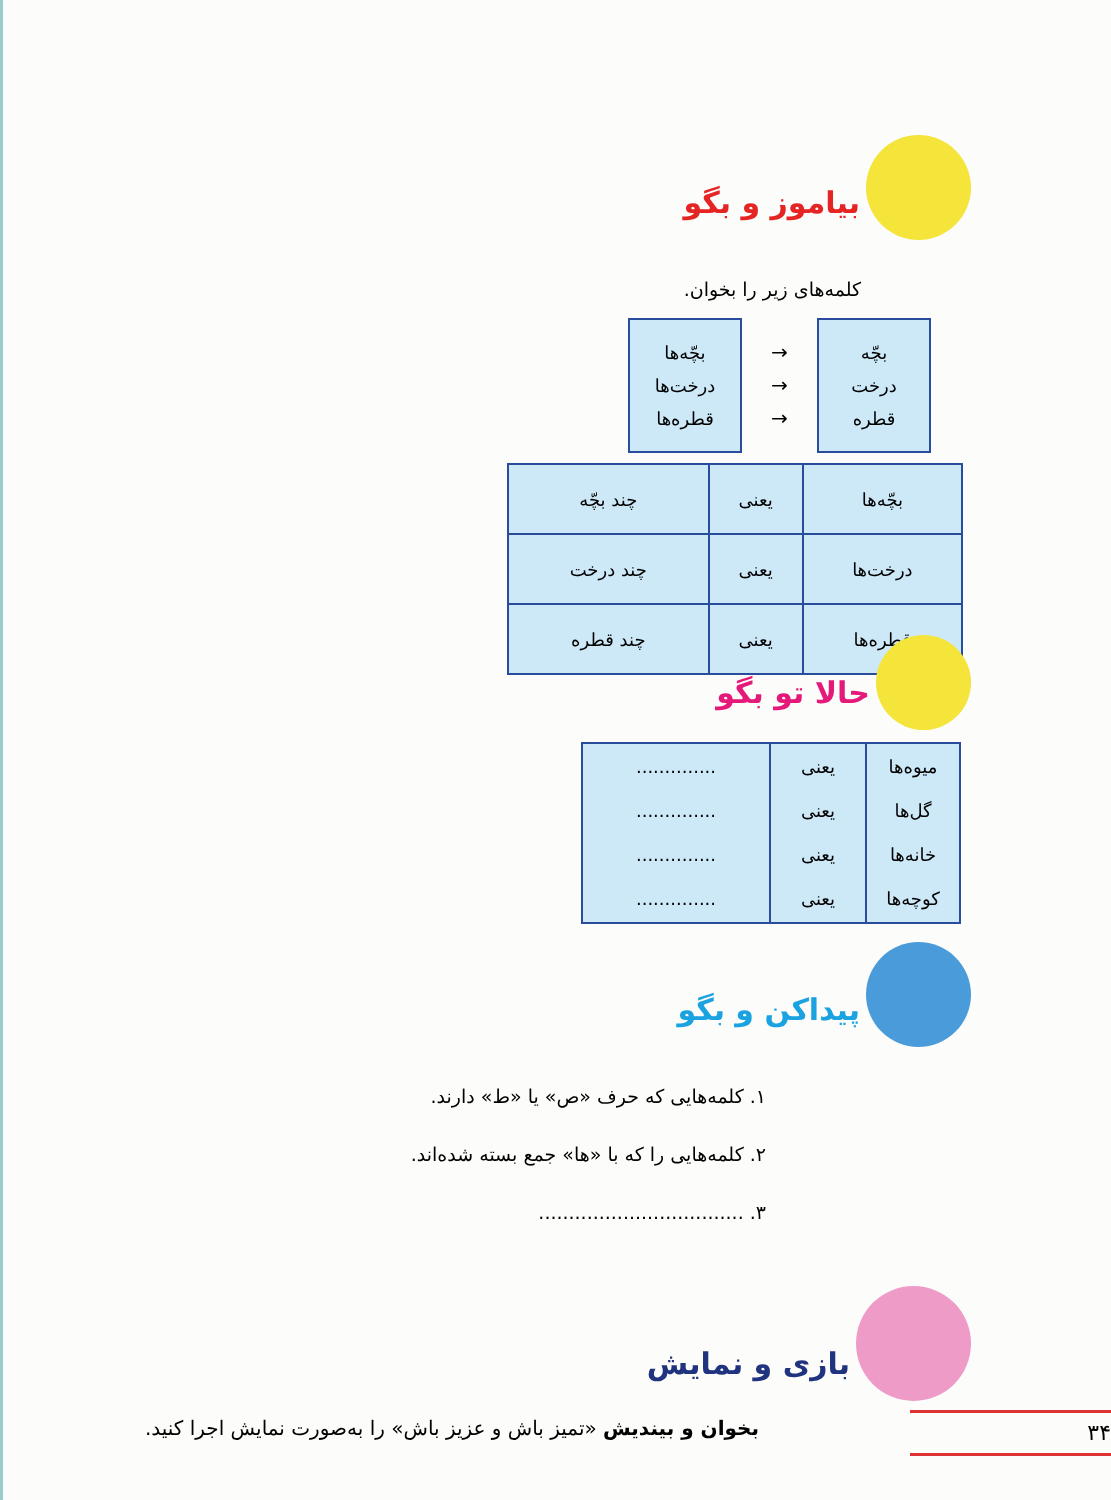بیاموز و بگو
کلمه‌های زیر را بخوان.
بچّه
درخت
قطره
→
→
→
بچّه‌ها
درخت‌ها
قطره‌ها
| بچّه‌ها | یعنی | چند بچّه |
| درخت‌ها | یعنی | چند درخت |
| قطره‌ها | یعنی | چند قطره |
حالا تو بگو
| میوه‌ها گل‌ها خانه‌ها کوچه‌ها | یعنی یعنی یعنی یعنی | .............. .............. .............. .............. |
پیداکن و بگو
۱. کلمه‌هایی که حرف «ص» یا «ط» دارند.
۲. کلمه‌هایی را که با «ها» جمع بسته شده‌اند.
۳. ..................................
بازی و نمایش
بخوان و بیندیش «تمیز باش و عزیز باش» را به‌صورت نمایش اجرا کنید.
۳۴